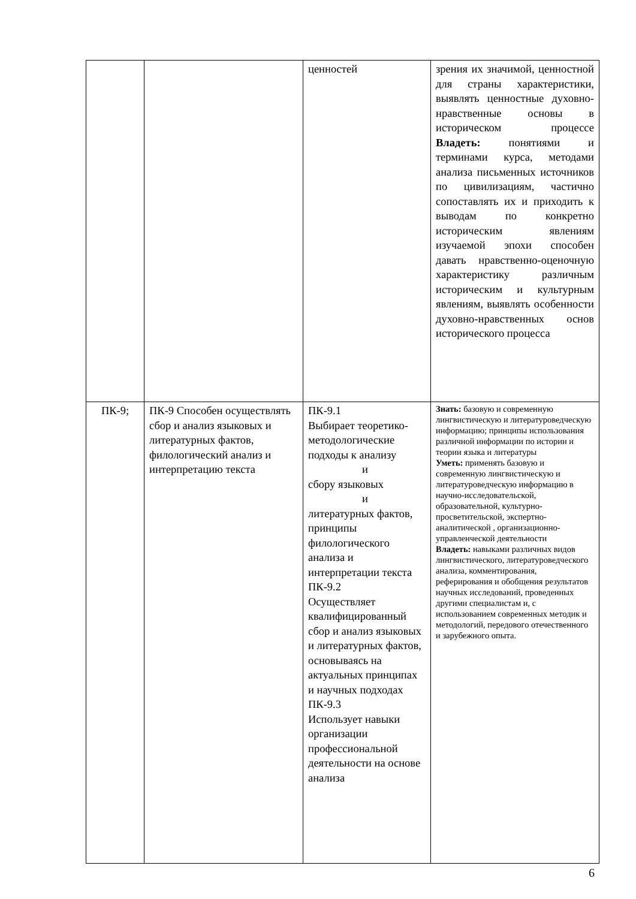| | | ценностей | зрения их значимой, ценностной для страны характеристики, выявлять ценностные духовно-нравственные основы в историческом процессе Владеть: понятиями и терминами курса, методами анализа письменных источников по цивилизациям, частично сопоставлять их и приходить к выводам по конкретно историческим явлениям изучаемой эпохи способен давать нравственно-оценочную характеристику различным историческим и культурным явлениям, выявлять особенности духовно-нравственных основ исторического процесса |
| ПК-9; | ПК-9 Способен осуществлять сбор и анализ языковых и литературных фактов, филологический анализ и интерпретацию текста | ПК-9.1 Выбирает теоретико-методологические подходы к анализу и сбору языковых и литературных фактов, принципы филологического анализа и интерпретации текста ПК-9.2 Осуществляет квалифицированный сбор и анализ языковых и литературных фактов, основываясь на актуальных принципах и научных подходах ПК-9.3 Использует навыки организации профессиональной деятельности на основе анализа | Знать: базовую и современную лингвистическую и литературоведческую информацию; принципы использования различной информации по истории и теории языка и литературы Уметь: применять базовую и современную лингвистическую и литературоведческую информацию в научно-исследовательской, образовательной, культурно-просветительской, экспертно-аналитической , организационно-управленческой деятельности Владеть: навыками различных видов лингвистического, литературоведческого анализа, комментирования, реферирования и обобщения результатов научных исследований, проведенных другими специалистам и, с использованием современных методик и методологий, передового отечественного и зарубежного опыта. |
6